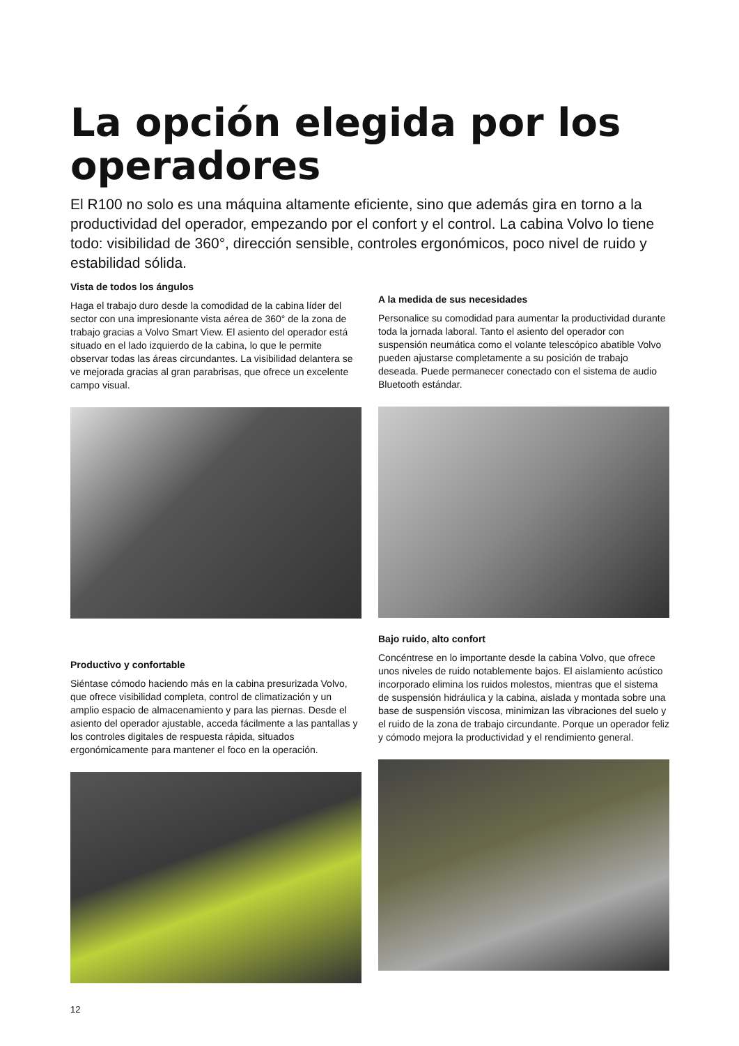La opción elegida por los operadores
El R100 no solo es una máquina altamente eficiente, sino que además gira en torno a la productividad del operador, empezando por el confort y el control. La cabina Volvo lo tiene todo: visibilidad de 360°, dirección sensible, controles ergonómicos, poco nivel de ruido y estabilidad sólida.
Vista de todos los ángulos
Haga el trabajo duro desde la comodidad de la cabina líder del sector con una impresionante vista aérea de 360° de la zona de trabajo gracias a Volvo Smart View. El asiento del operador está situado en el lado izquierdo de la cabina, lo que le permite observar todas las áreas circundantes. La visibilidad delantera se ve mejorada gracias al gran parabrisas, que ofrece un excelente campo visual.
Productivo y confortable
Siéntase cómodo haciendo más en la cabina presurizada Volvo, que ofrece visibilidad completa, control de climatización y un amplio espacio de almacenamiento y para las piernas. Desde el asiento del operador ajustable, acceda fácilmente a las pantallas y los controles digitales de respuesta rápida, situados ergonómicamente para mantener el foco en la operación.
A la medida de sus necesidades
Personalice su comodidad para aumentar la productividad durante toda la jornada laboral. Tanto el asiento del operador con suspensión neumática como el volante telescópico abatible Volvo pueden ajustarse completamente a su posición de trabajo deseada. Puede permanecer conectado con el sistema de audio Bluetooth estándar.
Bajo ruido, alto confort
Concéntrese en lo importante desde la cabina Volvo, que ofrece unos niveles de ruido notablemente bajos. El aislamiento acústico incorporado elimina los ruidos molestos, mientras que el sistema de suspensión hidráulica y la cabina, aislada y montada sobre una base de suspensión viscosa, minimizan las vibraciones del suelo y el ruido de la zona de trabajo circundante. Porque un operador feliz y cómodo mejora la productividad y el rendimiento general.
12